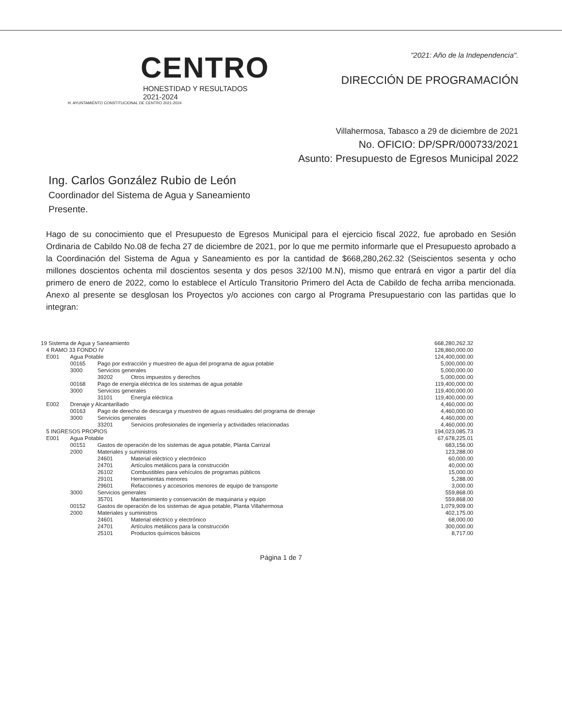CENTRO
HONESTIDAD Y RESULTADOS
2021-2024
H. AYUNTAMIENTO CONSTITUCIONAL DE CENTRO 2021-2024
"2021: Año de la Independencia".
DIRECCIÓN DE PROGRAMACIÓN
Villahermosa, Tabasco a 29 de diciembre de 2021
No. OFICIO: DP/SPR/000733/2021
Asunto: Presupuesto de Egresos Municipal 2022
Ing. Carlos González Rubio de León
Coordinador del Sistema de Agua y Saneamiento
Presente.
Hago de su conocimiento que el Presupuesto de Egresos Municipal para el ejercicio fiscal 2022, fue aprobado en Sesión Ordinaria de Cabildo No.08 de fecha 27 de diciembre de 2021, por lo que me permito informarle que el Presupuesto aprobado a la Coordinación del Sistema de Agua y Saneamiento es por la cantidad de $668,280,262.32 (Seiscientos sesenta y ocho millones doscientos ochenta mil doscientos sesenta y dos pesos 32/100 M.N), mismo que entrará en vigor a partir del día primero de enero de 2022, como lo establece el Artículo Transitorio Primero del Acta de Cabildo de fecha arriba mencionada. Anexo al presente se desglosan los Proyectos y/o acciones con cargo al Programa Presupuestario con las partidas que lo integran:
| 19 Sistema de Agua y Saneamiento | | | | | 668,280,262.32 |
| | 4 RAMO 33 FONDO IV | | | | 128,860,000.00 |
| | E001 | Agua Potable | | | 124,400,000.00 |
| | | 00165 | Pago por extracción y muestreo de agua del programa de agua potable | | 5,000,000.00 |
| | | 3000 | Servicios generales | | 5,000,000.00 |
| | | | 39202 | Otros impuestos y derechos | 5,000,000.00 |
| | | 00168 | Pago de energía eléctrica de los sistemas de agua potable | | 119,400,000.00 |
| | | 3000 | Servicios generales | | 119,400,000.00 |
| | | | 31101 | Energía eléctrica | 119,400,000.00 |
| | E002 | Drenaje y Alcantarillado | | | 4,460,000.00 |
| | | 00163 | Pago de derecho de descarga y muestreo de aguas residuales del programa de drenaje | | 4,460,000.00 |
| | | 3000 | Servicios generales | | 4,460,000.00 |
| | | | 33201 | Servicios profesionales de ingeniería y actividades relacionadas | 4,460,000.00 |
| | 5 INGRESOS PROPIOS | | | | 194,023,085.73 |
| | E001 | Agua Potable | | | 67,678,225.01 |
| | | 00151 | Gastos de operación de los sistemas de agua potable, Planta Carrizal | | 683,156.00 |
| | | 2000 | Materiales y suministros | | 123,288.00 |
| | | | 24601 | Material eléctrico y electrónico | 60,000.00 |
| | | | 24701 | Artículos metálicos para la construcción | 40,000.00 |
| | | | 26102 | Combustibles para vehículos de programas públicos | 15,000.00 |
| | | | 29101 | Herramientas menores | 5,288.00 |
| | | | 29601 | Refacciones y accesorios menores de equipo de transporte | 3,000.00 |
| | | 3000 | Servicios generales | | 559,868.00 |
| | | | 35701 | Mantenimiento y conservación de maquinaria y equipo | 559,868.00 |
| | | 00152 | Gastos de operación de los sistemas de agua potable, Planta Villahermosa | | 1,079,909.00 |
| | | 2000 | Materiales y suministros | | 402,175.00 |
| | | | 24601 | Material eléctrico y electrónico | 68,000.00 |
| | | | 24701 | Artículos metálicos para la construcción | 300,000.00 |
| | | | 25101 | Productos químicos básicos | 8,717.00 |
Página 1 de 7